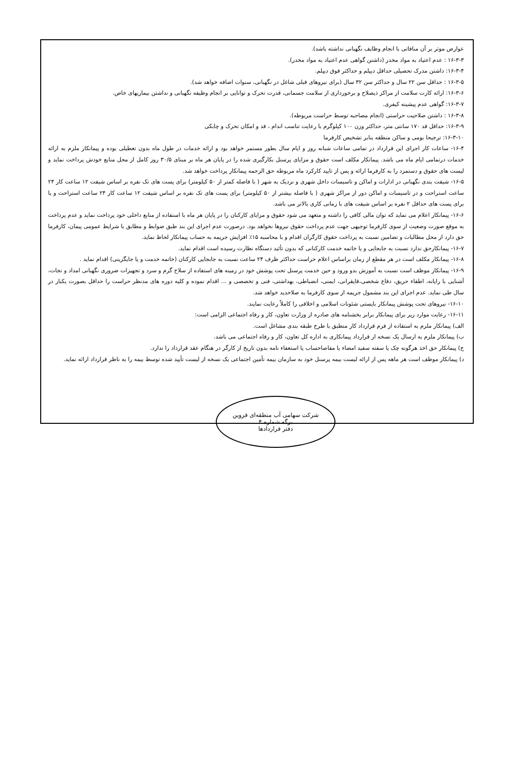عوارض موثر بر آن منافاتی با انجام وظایف نگهبانی نداشته باشد).
۱۶-۳-۳ : عدم اعتیاد به مواد مخدر (داشتن گواهی عدم اعتیاد به مواد مخدر).
۱۶-۳-۴: داشتن مدرک تحصیلی حداقل دیپلم و حداکثر فوق دیپلم.
۱۶-۳-۵ : حداقل سن ۲۲ سال و حداکثر سن ۳۲ سال (برای نیروهای قبلی شاغل در نگهبانی، سنوات اضافه خواهد شد).
۱۶-۳-۶: ارائه کارت سلامت از مراکز ذیصلاح و برخورداری از سلامت جسمانی، قدرت تحرک و توانایی بر انجام وظیفه نگهبانی و نداشتن بیماریهای خاص.
۱۶-۳-۷: گواهی عدم پیشینه کیفری.
۱۶-۳-۸ : داشتن صلاحیت حراستی (انجام مصاحبه توسط حراست مربوطه).
۱۶-۳-۹: حداقل قد ۱۷۰ سانتی متر، حداکثر وزن ۱۰۰ کیلوگرم با رعایت تناسب اندام ، قد و امکان تحرک و چابکی
۱۶-۳-۱۰: ترجیحا بومی و ساکن منطقه بنابر تشخیص کارفرما
۱۶-۴- ساعات کار اجرای این قرارداد در تمامی ساعات شبانه روز و ایام سال بطور مستمر خواهد بود و ارائه خدمات در طول ماه بدون تعطیلی بوده و پیمانکار ملزم به ارائه خدمات درتمامی ایام ماه می باشد. پیمانکار مکلف است حقوق و مزایای پرسنل بکارگیری شده را در پایان هر ماه بر مبنای ۳۰/۵ روز کامل از محل منابع خودش پرداخت نماید و لیست های حقوق و دستمزد را به کارفرما ارائه و پس از تایید کارکرد ماه مربوطه حق الزحمه پیمانکار پرداخت خواهد شد.
۱۶-۵- شیفت بندی نگهبانی در ادارات و اماکن و تاسیسات داخل شهری و نزدیک به شهر ( با فاصله کمتر از ۵۰ کیلومتر) برای پست های تک نفره بر اساس شیفت ۱۲ ساعت کار ۲۴ ساعت استراحت و در تاسیسات و اماکن دور از مراکز شهری ( با فاصله بیشتر از ۵۰ کیلومتر) برای پست های تک نفره بر اساس شیفت ۱۲ ساعت کار ۲۴ ساعت استراحت و یا برای پست های حداقل ۲ نفره بر اساس شیفت های با زمانی کاری بالاتر می باشد.
۱۶-۶- پیمانکار اعلام می نماید که توان مالی کافی را داشته و متعهد می شود حقوق و مزایای کارکنان را در پایان هر ماه با استفاده از منابع داخلی خود پرداخت نماید و عدم پرداخت به موقع صورت وضعیت از سوی کارفرما توجیهی جهت عدم پرداخت حقوق نیروها نخواهد بود. درصورت عدم اجرای این بند طبق ضوابط و مطابق با شرایط عمومی پیمان، کارفرما حق دارد از محل مطالبات و تضامین نسبت به پرداخت حقوق کارگران اقدام و با محاسبه ۱۵٪ افزایش جریمه به حساب پیمانکار لحاظ نماید.
۱۶-۷- پیمانکارحق ندارد نسبت به جابجایی و یا خاتمه خدمت کارکنانی که بدون تأئید دستگاه نظارت رسیده است اقدام نماید.
۱۶-۸- پیمانکار مکلف است در هر مقطع از زمان براساس اعلام حراست حداکثر ظرف ۲۴ ساعت نسبت به جابجایی کارکنان (خاتمه خدمت و یا جایگزینی) اقدام نماید .
۱۶-۹- پیمانکار موظف است نسبت به آموزش بدو ورود و حین خدمت پرسنل تحت پوشش خود در زمینه های استفاده از سلاح گرم و سرد و تجهیزات ضروری نگهبانی امداد و نجات، آشنایی با رایانه، اطفاء حریق، دفاع شخصی،قایقرانی، ایمنی، انضباطی، بهداشتی، فنی و تخصصی و ... اقدام نموده و کلیه دوره های مدنظر حراست را حداقل بصورت یکبار در سال طی نماید. عدم اجرای این بند مشمول جریمه از سوی کارفرما به صلاحدید خواهد شد.
۱۶-۱۰- نیروهای تحت پوشش پیمانکار بایستی شئونات اسلامی و اخلاقی را کاملاً رعایت نمایند.
۱۶-۱۱- رعایت موارد زیر برای پیمانکار برابر بخشنامه های صادره از وزارت تعاون، کار و رفاه اجتماعی الزامی است:
الف) پیمانکار ملزم به استفاده از فرم قرارداد کار منطبق با طرح طبقه بندی مشاغل است.
ب) پیمانکار ملزم به ارسال یک نسخه از قرارداد پیمانکاری به اداره کل تعاون، کار و رفاه اجتماعی می باشد.
ج) پیمانکار حق اخذ هرگونه چک یا سفته سفید امضاء یا مفاصاحساب یا استعفاء نامه بدون تاریخ از کارگر در هنگام عقد قرارداد را ندارد.
د) پیمانکار موظف است هر ماهه پس از ارائه لیست بیمه پرسنل خود به سازمان بیمه تأمین اجتماعی یک نسخه از لیست تأیید شده توسط بیمه را به ناظر قرارداد ارائه نماید.
شرکت سهامی آب منطقه‌ای قزوین
برگه شماره ۴
دفتر قراردادها